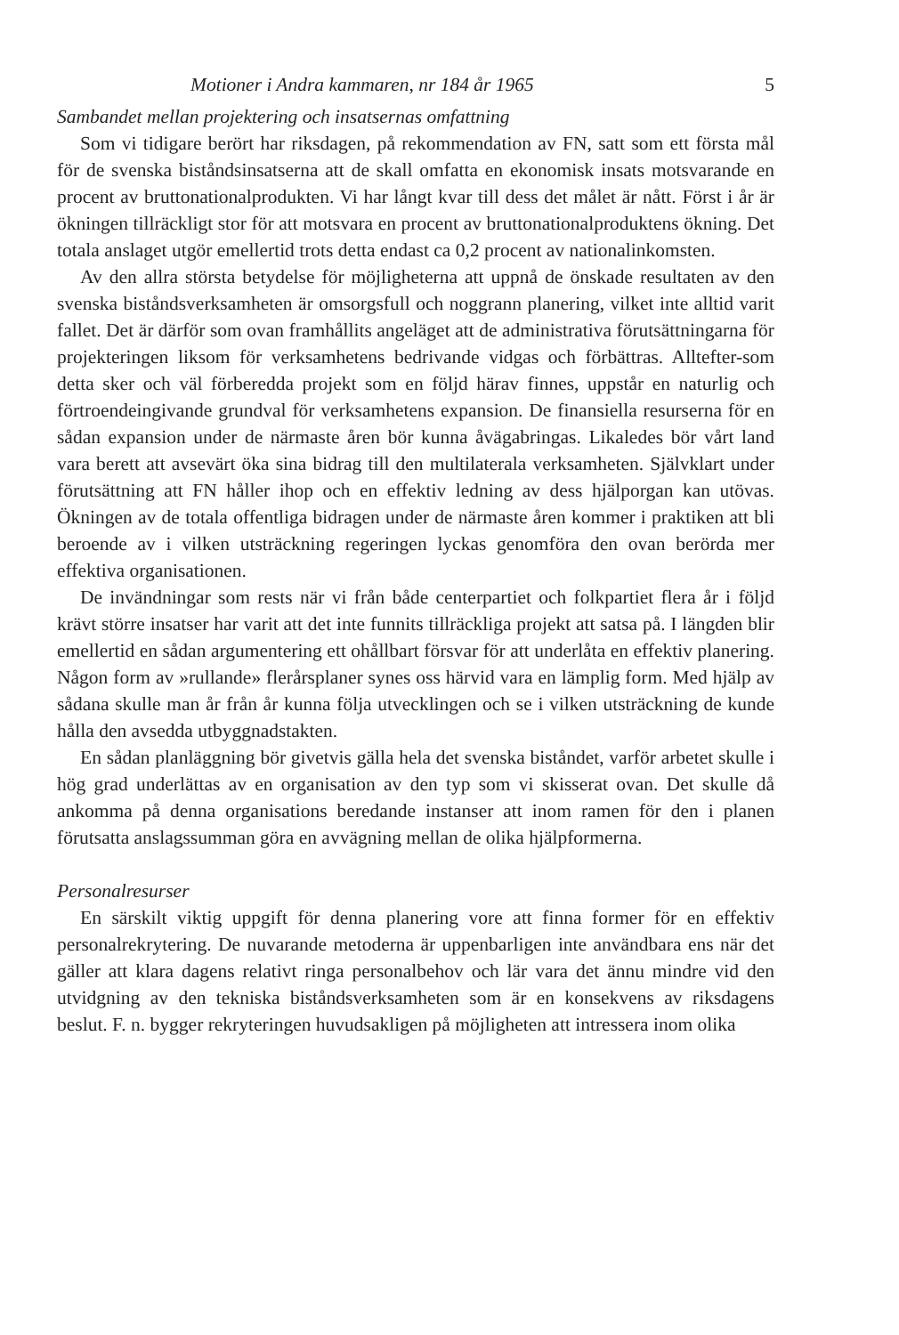Motioner i Andra kammaren, nr 184 år 1965 5
Sambandet mellan projektering och insatsernas omfattning
Som vi tidigare berört har riksdagen, på rekommendation av FN, satt som ett första mål för de svenska biståndsinsatserna att de skall omfatta en ekonomisk insats motsvarande en procent av bruttonationalprodukten. Vi har långt kvar till dess det målet är nått. Först i år är ökningen tillräckligt stor för att motsvara en procent av bruttonationalproduktens ökning. Det totala anslaget utgör emellertid trots detta endast ca 0,2 procent av nationalinkomsten.
Av den allra största betydelse för möjligheterna att uppnå de önskade resultaten av den svenska biståndsverksamheten är omsorgsfull och noggrann planering, vilket inte alltid varit fallet. Det är därför som ovan framhållits angeläget att de administrativa förutsättningarna för projekteringen liksom för verksamhetens bedrivande vidgas och förbättras. Alltefter-som detta sker och väl förberedda projekt som en följd härav finnes, uppstår en naturlig och förtroendeingivande grundval för verksamhetens expansion. De finansiella resurserna för en sådan expansion under de närmaste åren bör kunna åvägabringas. Likaledes bör vårt land vara berett att avsevärt öka sina bidrag till den multilaterala verksamheten. Självklart under förutsättning att FN håller ihop och en effektiv ledning av dess hjälporgan kan utövas. Ökningen av de totala offentliga bidragen under de närmaste åren kommer i praktiken att bli beroende av i vilken utsträckning regeringen lyckas genomföra den ovan berörda mer effektiva organisationen.
De invändningar som rests när vi från både centerpartiet och folkpartiet flera år i följd krävt större insatser har varit att det inte funnits tillräckliga projekt att satsa på. I längden blir emellertid en sådan argumentering ett ohållbart försvar för att underlåta en effektiv planering. Någon form av »rullande» flerårsplaner synes oss härvid vara en lämplig form. Med hjälp av sådana skulle man år från år kunna följa utvecklingen och se i vilken utsträckning de kunde hålla den avsedda utbyggnadstakten.
En sådan planläggning bör givetvis gälla hela det svenska biståndet, varför arbetet skulle i hög grad underlättas av en organisation av den typ som vi skisserat ovan. Det skulle då ankomma på denna organisations beredande instanser att inom ramen för den i planen förutsatta anslagssumman göra en avvägning mellan de olika hjälpformerna.
Personalresurser
En särskilt viktig uppgift för denna planering vore att finna former för en effektiv personalrekrytering. De nuvarande metoderna är uppenbarligen inte användbara ens när det gäller att klara dagens relativt ringa personalbehov och lär vara det ännu mindre vid den utvidgning av den tekniska biståndsverksamheten som är en konsekvens av riksdagens beslut. F. n. bygger rekryteringen huvudsakligen på möjligheten att intressera inom olika